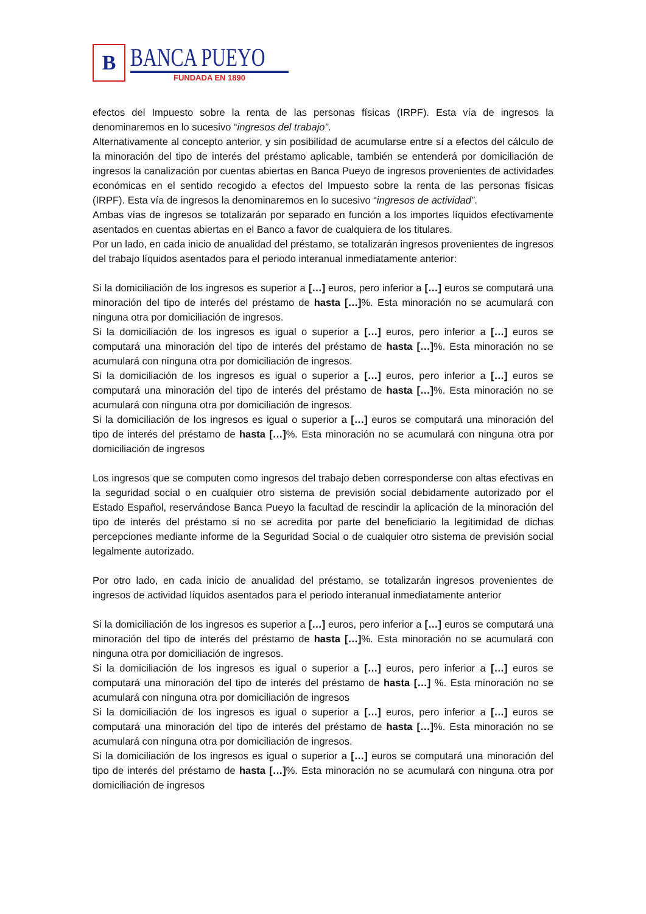B
BANCA PUEYO
FUNDADA EN 1890
efectos del Impuesto sobre la renta de las personas físicas (IRPF). Esta vía de ingresos la denominaremos en lo sucesivo “ingresos del trabajo”.
Alternativamente al concepto anterior, y sin posibilidad de acumularse entre sí a efectos del cálculo de la minoración del tipo de interés del préstamo aplicable, también se entenderá por domiciliación de ingresos la canalización por cuentas abiertas en Banca Pueyo de ingresos provenientes de actividades económicas en el sentido recogido a efectos del Impuesto sobre la renta de las personas físicas (IRPF). Esta vía de ingresos la denominaremos en lo sucesivo “ingresos de actividad”.
Ambas vías de ingresos se totalizarán por separado en función a los importes líquidos efectivamente asentados en cuentas abiertas en el Banco a favor de cualquiera de los titulares.
Por un lado, en cada inicio de anualidad del préstamo, se totalizarán ingresos provenientes de ingresos del trabajo líquidos asentados para el periodo interanual inmediatamente anterior:
Si la domiciliación de los ingresos es superior a […] euros, pero inferior a […] euros se computará una minoración del tipo de interés del préstamo de hasta […]%. Esta minoración no se acumulará con ninguna otra por domiciliación de ingresos.
Si la domiciliación de los ingresos es igual o superior a […] euros, pero inferior a […] euros se computará una minoración del tipo de interés del préstamo de hasta […]%. Esta minoración no se acumulará con ninguna otra por domiciliación de ingresos.
Si la domiciliación de los ingresos es igual o superior a […] euros, pero inferior a […] euros se computará una minoración del tipo de interés del préstamo de hasta […]%. Esta minoración no se acumulará con ninguna otra por domiciliación de ingresos.
Si la domiciliación de los ingresos es igual o superior a […] euros se computará una minoración del tipo de interés del préstamo de hasta […]%. Esta minoración no se acumulará con ninguna otra por domiciliación de ingresos
Los ingresos que se computen como ingresos del trabajo deben corresponderse con altas efectivas en la seguridad social o en cualquier otro sistema de previsión social debidamente autorizado por el Estado Español, reservándose Banca Pueyo la facultad de rescindir la aplicación de la minoración del tipo de interés del préstamo si no se acredita por parte del beneficiario la legitimidad de dichas percepciones mediante informe de la Seguridad Social o de cualquier otro sistema de previsión social legalmente autorizado.
Por otro lado, en cada inicio de anualidad del préstamo, se totalizarán ingresos provenientes de ingresos de actividad líquidos asentados para el periodo interanual inmediatamente anterior
Si la domiciliación de los ingresos es superior a […] euros, pero inferior a […] euros se computará una minoración del tipo de interés del préstamo de hasta […]%. Esta minoración no se acumulará con ninguna otra por domiciliación de ingresos.
Si la domiciliación de los ingresos es igual o superior a […] euros, pero inferior a […] euros se computará una minoración del tipo de interés del préstamo de hasta […] %. Esta minoración no se acumulará con ninguna otra por domiciliación de ingresos
Si la domiciliación de los ingresos es igual o superior a […] euros, pero inferior a […] euros se computará una minoración del tipo de interés del préstamo de hasta […]%. Esta minoración no se acumulará con ninguna otra por domiciliación de ingresos.
Si la domiciliación de los ingresos es igual o superior a […] euros se computará una minoración del tipo de interés del préstamo de hasta […]%. Esta minoración no se acumulará con ninguna otra por domiciliación de ingresos